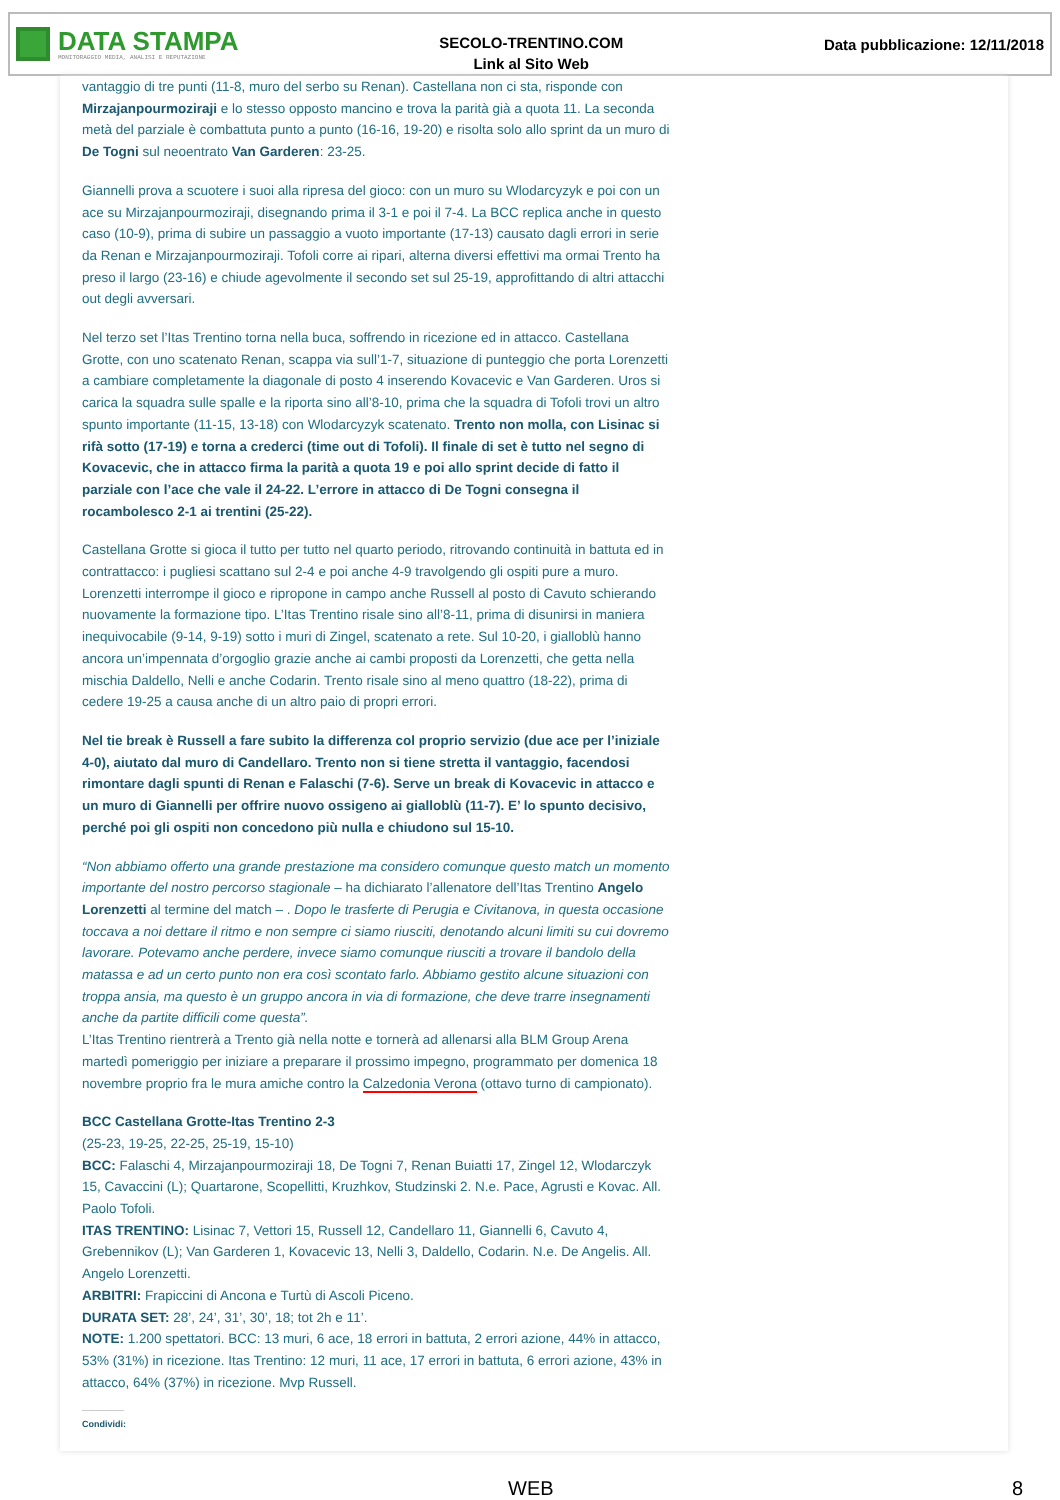DATA STAMPA
MONITORAGGIO MEDIA, ANALISI E REPUTAZIONE
SECOLO-TRENTINO.COM
Link al Sito Web
Data pubblicazione: 12/11/2018
vantaggio di tre punti (11-8, muro del serbo su Renan). Castellana non ci sta, risponde con Mirzajanpourmoziraji e lo stesso opposto mancino e trova la parità già a quota 11. La seconda metà del parziale è combattuta punto a punto (16-16, 19-20) e risolta solo allo sprint da un muro di De Togni sul neoentrato Van Garderen: 23-25.
Giannelli prova a scuotere i suoi alla ripresa del gioco: con un muro su Wlodarcyzyk e poi con un ace su Mirzajanpourmoziraji, disegnando prima il 3-1 e poi il 7-4. La BCC replica anche in questo caso (10-9), prima di subire un passaggio a vuoto importante (17-13) causato dagli errori in serie da Renan e Mirzajanpourmoziraji. Tofoli corre ai ripari, alterna diversi effettivi ma ormai Trento ha preso il largo (23-16) e chiude agevolmente il secondo set sul 25-19, approfittando di altri attacchi out degli avversari.
Nel terzo set l’Itas Trentino torna nella buca, soffrendo in ricezione ed in attacco. Castellana Grotte, con uno scatenato Renan, scappa via sull’1-7, situazione di punteggio che porta Lorenzetti a cambiare completamente la diagonale di posto 4 inserendo Kovacevic e Van Garderen. Uros si carica la squadra sulle spalle e la riporta sino all’8-10, prima che la squadra di Tofoli trovi un altro spunto importante (11-15, 13-18) con Wlodarcyzyk scatenato. Trento non molla, con Lisinac si rifà sotto (17-19) e torna a crederci (time out di Tofoli). Il finale di set è tutto nel segno di Kovacevic, che in attacco firma la parità a quota 19 e poi allo sprint decide di fatto il parziale con l’ace che vale il 24-22. L’errore in attacco di De Togni consegna il rocambolesco 2-1 ai trentini (25-22).
Castellana Grotte si gioca il tutto per tutto nel quarto periodo, ritrovando continuità in battuta ed in contrattacco: i pugliesi scattano sul 2-4 e poi anche 4-9 travolgendo gli ospiti pure a muro. Lorenzetti interrompe il gioco e ripropone in campo anche Russell al posto di Cavuto schierando nuovamente la formazione tipo. L’Itas Trentino risale sino all’8-11, prima di disunirsi in maniera inequivocabile (9-14, 9-19) sotto i muri di Zingel, scatenato a rete. Sul 10-20, i gialloblù hanno ancora un’impennata d’orgoglio grazie anche ai cambi proposti da Lorenzetti, che getta nella mischia Daldello, Nelli e anche Codarin. Trento risale sino al meno quattro (18-22), prima di cedere 19-25 a causa anche di un altro paio di propri errori.
Nel tie break è Russell a fare subito la differenza col proprio servizio (due ace per l’iniziale 4-0), aiutato dal muro di Candellaro. Trento non si tiene stretta il vantaggio, facendosi rimontare dagli spunti di Renan e Falaschi (7-6). Serve un break di Kovacevic in attacco e un muro di Giannelli per offrire nuovo ossigeno ai gialloblù (11-7). E’ lo spunto decisivo, perché poi gli ospiti non concedono più nulla e chiudono sul 15-10.
“Non abbiamo offerto una grande prestazione ma considero comunque questo match un momento importante del nostro percorso stagionale – ha dichiarato l’allenatore dell’Itas Trentino Angelo Lorenzetti al termine del match – . Dopo le trasferte di Perugia e Civitanova, in questa occasione toccava a noi dettare il ritmo e non sempre ci siamo riusciti, denotando alcuni limiti su cui dovremo lavorare. Potevamo anche perdere, invece siamo comunque riusciti a trovare il bandolo della matassa e ad un certo punto non era così scontato farlo. Abbiamo gestito alcune situazioni con troppa ansia, ma questo è un gruppo ancora in via di formazione, che deve trarre insegnamenti anche da partite difficili come questa”.
L’Itas Trentino rientrerà a Trento già nella notte e tornerà ad allenarsi alla BLM Group Arena martedì pomeriggio per iniziare a preparare il prossimo impegno, programmato per domenica 18 novembre proprio fra le mura amiche contro la Calzedonia Verona (ottavo turno di campionato).
BCC Castellana Grotte-Itas Trentino 2-3
(25-23, 19-25, 22-25, 25-19, 15-10)
BCC: Falaschi 4, Mirzajanpourmoziraji 18, De Togni 7, Renan Buiatti 17, Zingel 12, Wlodarczyk 15, Cavaccini (L); Quartarone, Scopellitti, Kruzhkov, Studzinski 2. N.e. Pace, Agrusti e Kovac. All. Paolo Tofoli.
ITAS TRENTINO: Lisinac 7, Vettori 15, Russell 12, Candellaro 11, Giannelli 6, Cavuto 4, Grebennikov (L); Van Garderen 1, Kovacevic 13, Nelli 3, Daldello, Codarin. N.e. De Angelis. All. Angelo Lorenzetti.
ARBITRI: Frapiccini di Ancona e Turtù di Ascoli Piceno.
DURATA SET: 28’, 24’, 31’, 30’, 18; tot 2h e 11’.
NOTE: 1.200 spettatori. BCC: 13 muri, 6 ace, 18 errori in battuta, 2 errori azione, 44% in attacco, 53% (31%) in ricezione. Itas Trentino: 12 muri, 11 ace, 17 errori in battuta, 6 errori azione, 43% in attacco, 64% (37%) in ricezione. Mvp Russell.
Condividi:
WEB 8